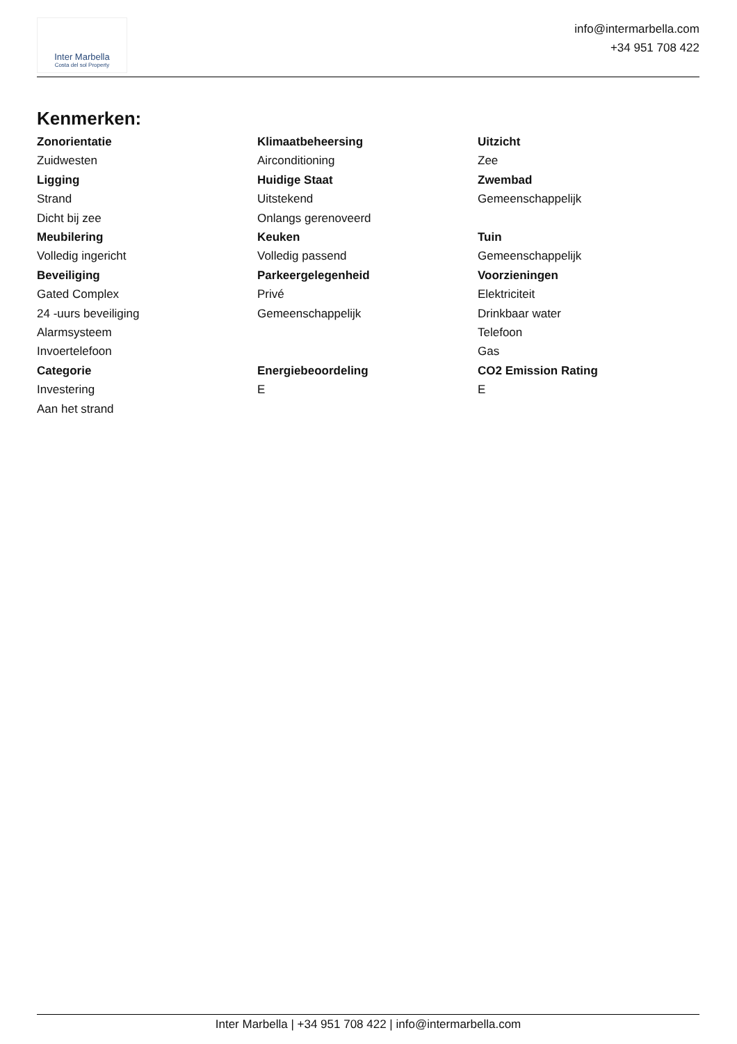Inter Marbella
Costa del sol Property
info@intermarbella.com
+34 951 708 422
Kenmerken:
Zonorientatie
Zuidwesten
Ligging
Strand
Dicht bij zee
Meubilering
Volledig ingericht
Beveiliging
Gated Complex
24 -uurs beveiliging
Alarmsysteem
Invoertelefoon
Categorie
Investering
Aan het strand
Klimaatbeheersing
Airconditioning
Huidige Staat
Uitstekend
Onlangs gerenoveerd
Keuken
Volledig passend
Parkeergelegenheid
Privé
Gemeenschappelijk
Energiebeoordeling
E
Uitzicht
Zee
Zwembad
Gemeenschappelijk
Tuin
Gemeenschappelijk
Voorzieningen
Elektriciteit
Drinkbaar water
Telefoon
Gas
CO2 Emission Rating
E
Inter Marbella | +34 951 708 422 | info@intermarbella.com